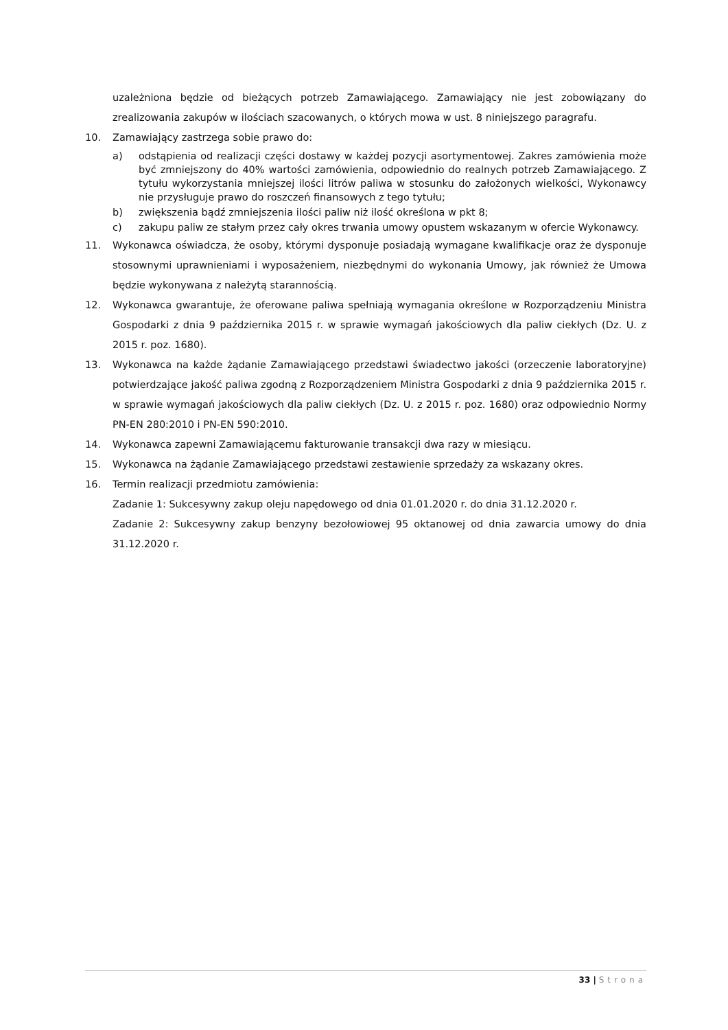uzależniona będzie od bieżących potrzeb Zamawiającego. Zamawiający nie jest zobowiązany do zrealizowania zakupów w ilościach szacowanych, o których mowa w ust. 8 niniejszego paragrafu.
10. Zamawiający zastrzega sobie prawo do:
a) odstąpienia od realizacji części dostawy w każdej pozycji asortymentowej. Zakres zamówienia może być zmniejszony do 40% wartości zamówienia, odpowiednio do realnych potrzeb Zamawiającego. Z tytułu wykorzystania mniejszej ilości litrów paliwa w stosunku do założonych wielkości, Wykonawcy nie przysługuje prawo do roszczeń finansowych z tego tytułu;
b) zwiększenia bądź zmniejszenia ilości paliw niż ilość określona w pkt 8;
c) zakupu paliw ze stałym przez cały okres trwania umowy opustem wskazanym w ofercie Wykonawcy.
11. Wykonawca oświadcza, że osoby, którymi dysponuje posiadają wymagane kwalifikacje oraz że dysponuje stosownymi uprawnieniami i wyposażeniem, niezbędnymi do wykonania Umowy, jak również że Umowa będzie wykonywana z należytą starannością.
12. Wykonawca gwarantuje, że oferowane paliwa spełniają wymagania określone w Rozporządzeniu Ministra Gospodarki z dnia 9 października 2015 r. w sprawie wymagań jakościowych dla paliw ciekłych (Dz. U. z 2015 r. poz. 1680).
13. Wykonawca na każde żądanie Zamawiającego przedstawi świadectwo jakości (orzeczenie laboratoryjne) potwierdzające jakość paliwa zgodną z Rozporządzeniem Ministra Gospodarki z dnia 9 października 2015 r. w sprawie wymagań jakościowych dla paliw ciekłych (Dz. U. z 2015 r. poz. 1680) oraz odpowiednio Normy PN-EN 280:2010 i PN-EN 590:2010.
14. Wykonawca zapewni Zamawiającemu fakturowanie transakcji dwa razy w miesiącu.
15. Wykonawca na żądanie Zamawiającego przedstawi zestawienie sprzedaży za wskazany okres.
16. Termin realizacji przedmiotu zamówienia:
Zadanie 1: Sukcesywny zakup oleju napędowego od dnia 01.01.2020 r. do dnia 31.12.2020 r.
Zadanie 2: Sukcesywny zakup benzyny bezołowiowej 95 oktanowej od dnia zawarcia umowy do dnia 31.12.2020 r.
33 | Strona